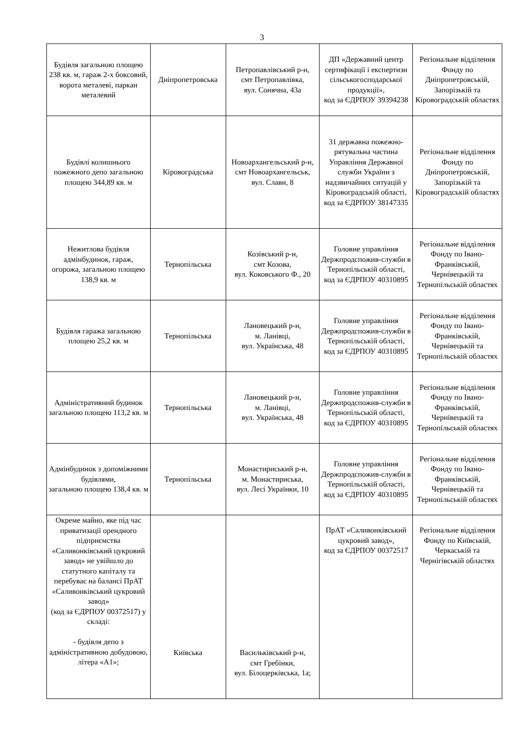3
| Будівля загальною площею 238 кв. м, гараж 2-х боксовий, ворота металеві, паркан металевий | Дніпропетровська | Петропавлівський р-н, смт Петропавлівка, вул. Сонячна, 43а | ДП «Державний центр сертифікації і експертизи сільськогосподарської продукції», код за ЄДРПОУ 39394238 | Регіональне відділення Фонду по Дніпропетровській, Запорізькій та Кіровоградській областях |
| Будівлі колишнього пожежного депо загальною площею 344,89 кв. м | Кіровоградська | Новоархангельський р-н, смт Новоархангельськ, вул. Слави, 8 | 31 державна пожежно-рятувальна частина Управління Державної служби України з надзвичайних ситуацій у Кіровоградській області, код за ЄДРПОУ 38147335 | Регіональне відділення Фонду по Дніпропетровській, Запорізькій та Кіровоградській областях |
| Нежитлова будівля адмінбудинок, гараж, огорожа, загальною площею 138,9 кв. м | Тернопільська | Козівський р-н, смт Козова, вул. Коковського Ф., 20 | Головне управління Держпродспожив-служби в Тернопільській області, код за ЄДРПОУ 40310895 | Регіональне відділення Фонду по Івано-Франківській, Чернівецькій та Тернопільській областях |
| Будівля гаража загальною площею 25,2 кв. м | Тернопільська | Лановецький р-н, м. Ланівці, вул. Українська, 48 | Головне управління Держпродспожив-служби в Тернопільській області, код за ЄДРПОУ 40310895 | Регіональне відділення Фонду по Івано-Франківській, Чернівецькій та Тернопільській областях |
| Адміністративний будинок загальною площею 113,2 кв. м | Тернопільська | Лановецький р-н, м. Ланівці, вул. Українська, 48 | Головне управління Держпродспожив-служби в Тернопільській області, код за ЄДРПОУ 40310895 | Регіональне відділення Фонду по Івано-Франківській, Чернівецькій та Тернопільській областях |
| Адмінбудинок з допоміжними будівлями, загальною площею 138,4 кв. м | Тернопільська | Монастириський р-н, м. Монастириська, вул. Лесі Українки, 10 | Головне управління Держпродспожив-служби в Тернопільській області, код за ЄДРПОУ 40310895 | Регіональне відділення Фонду по Івано-Франківській, Чернівецькій та Тернопільській областях |
| Окреме майно, яке під час приватизації орендного підприємства «Саливонківський цукровий завод» не увійшло до статутного капіталу та перебуває на балансі ПрАТ «Саливонківський цукровий завод» (код за ЄДРПОУ 00372517) у складі: - будівля депо з адміністративною добудовою, літера «А1»; | Київська | Васильківський р-н, смт Гребінки, вул. Білоцерківська, 1а; | ПрАТ «Саливонківський цукровий завод», код за ЄДРПОУ 00372517 | Регіональне відділення Фонду по Київській, Черкаській та Чернігівській областях |